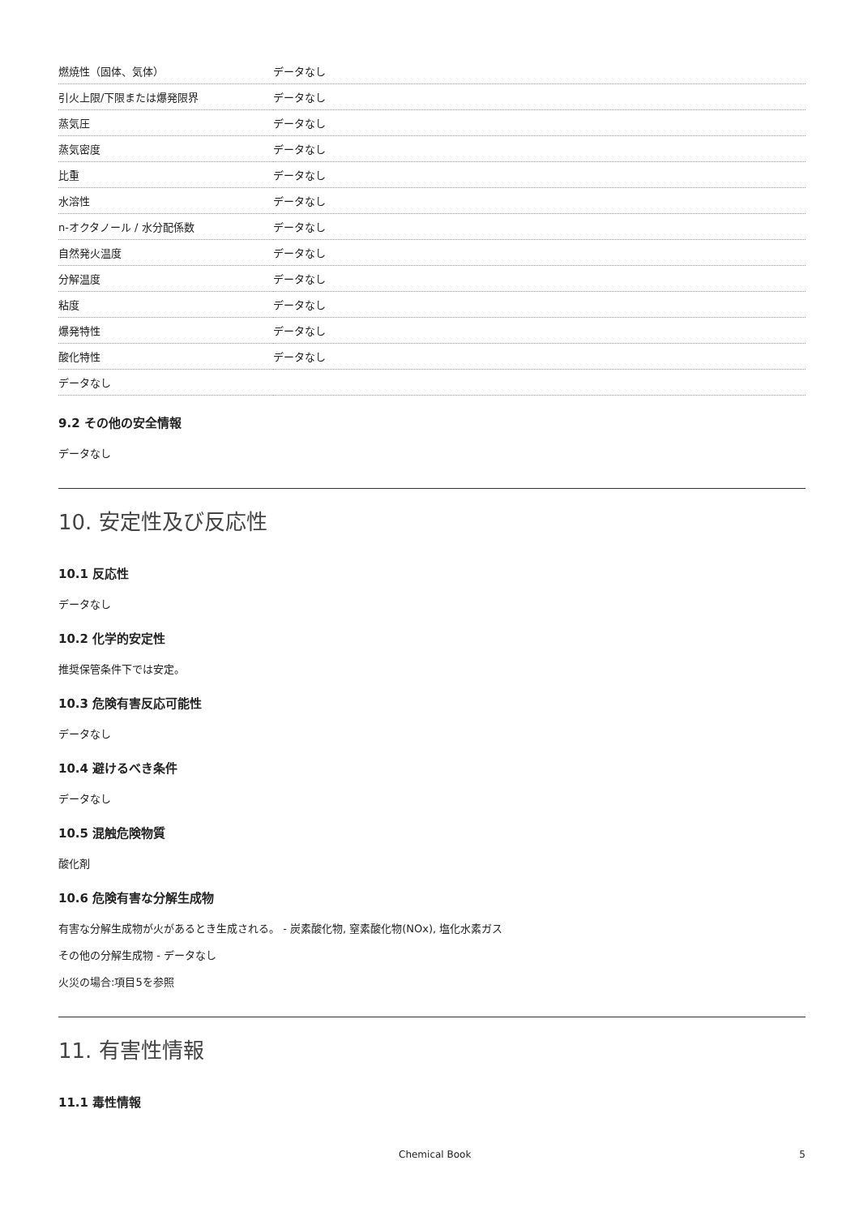| 燃焼性（固体、気体） | データなし |
| 引火上限/下限または爆発限界 | データなし |
| 蒸気圧 | データなし |
| 蒸気密度 | データなし |
| 比重 | データなし |
| 水溶性 | データなし |
| n-オクタノール / 水分配係数 | データなし |
| 自然発火温度 | データなし |
| 分解温度 | データなし |
| 粘度 | データなし |
| 爆発特性 | データなし |
| 酸化特性 | データなし |
| データなし | |
9.2 その他の安全情報
データなし
10. 安定性及び反応性
10.1 反応性
データなし
10.2 化学的安定性
推奨保管条件下では安定。
10.3 危険有害反応可能性
データなし
10.4 避けるべき条件
データなし
10.5 混触危険物質
酸化剤
10.6 危険有害な分解生成物
有害な分解生成物が火があるとき生成される。 - 炭素酸化物, 窒素酸化物(NOx), 塩化水素ガス
その他の分解生成物 - データなし
火災の場合:項目5を参照
11. 有害性情報
11.1 毒性情報
Chemical Book 5